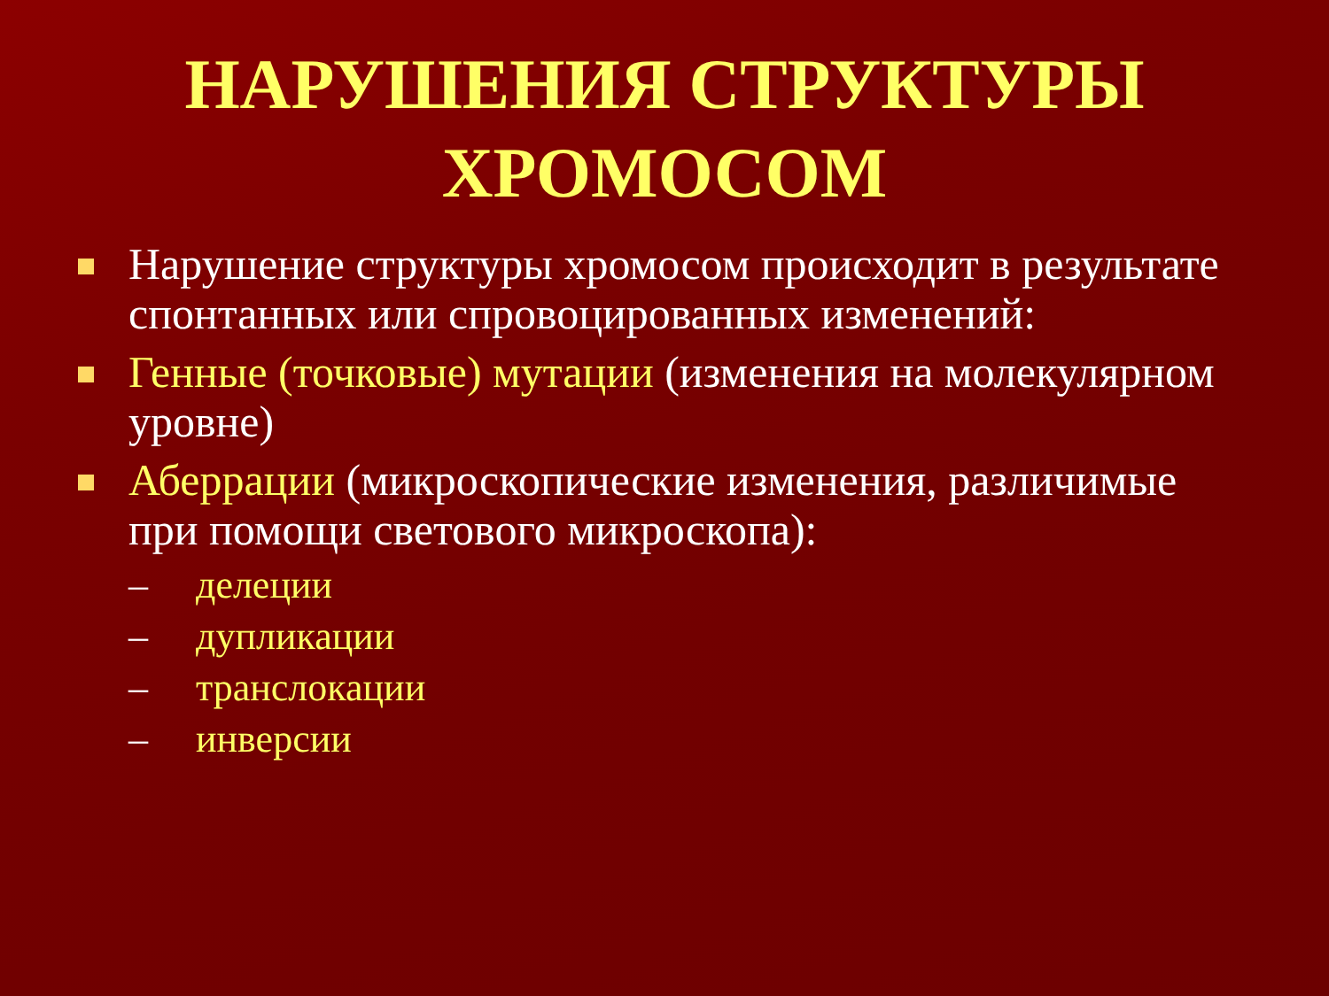НАРУШЕНИЯ СТРУКТУРЫ
ХРОМОСОМ
Нарушение структуры хромосом происходит в результате спонтанных или спровоцированных изменений:
Генные (точковые) мутации (изменения на молекулярном уровне)
Аберрации (микроскопические изменения, различимые при помощи светового микроскопа):
– делеции
– дупликации
– транслокации
– инверсии